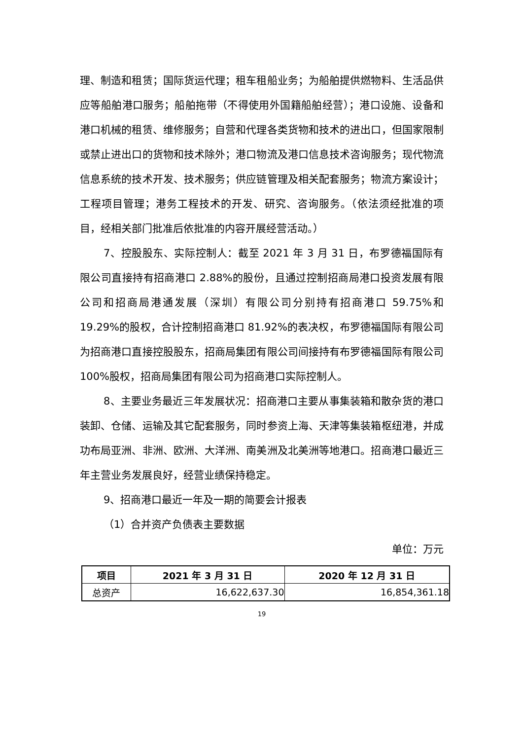理、制造和租赁；国际货运代理；租车租船业务；为船舶提供燃物料、生活品供应等船舶港口服务；船舶拖带（不得使用外国籍船舶经营）；港口设施、设备和港口机械的租赁、维修服务；自营和代理各类货物和技术的进出口，但国家限制或禁止进出口的货物和技术除外；港口物流及港口信息技术咨询服务；现代物流信息系统的技术开发、技术服务；供应链管理及相关配套服务；物流方案设计；工程项目管理；港务工程技术的开发、研究、咨询服务。（依法须经批准的项目，经相关部门批准后依批准的内容开展经营活动。）
7、控股股东、实际控制人：截至 2021 年 3 月 31 日，布罗德福国际有限公司直接持有招商港口 2.88%的股份，且通过控制招商局港口投资发展有限公司和招商局港通发展（深圳）有限公司分别持有招商港口 59.75%和 19.29%的股权，合计控制招商港口 81.92%的表决权，布罗德福国际有限公司为招商港口直接控股股东，招商局集团有限公司间接持有布罗德福国际有限公司 100%股权，招商局集团有限公司为招商港口实际控制人。
8、主要业务最近三年发展状况：招商港口主要从事集装箱和散杂货的港口装卸、仓储、运输及其它配套服务，同时参资上海、天津等集装箱枢纽港，并成功布局亚洲、非洲、欧洲、大洋洲、南美洲及北美洲等地港口。招商港口最近三年主营业务发展良好，经营业绩保持稳定。
9、招商港口最近一年及一期的简要会计报表
（1）合并资产负债表主要数据
单位：万元
| 项目 | 2021 年 3 月 31 日 | 2020 年 12 月 31 日 |
| --- | --- | --- |
| 总资产 | 16,622,637.30 | 16,854,361.18 |
19